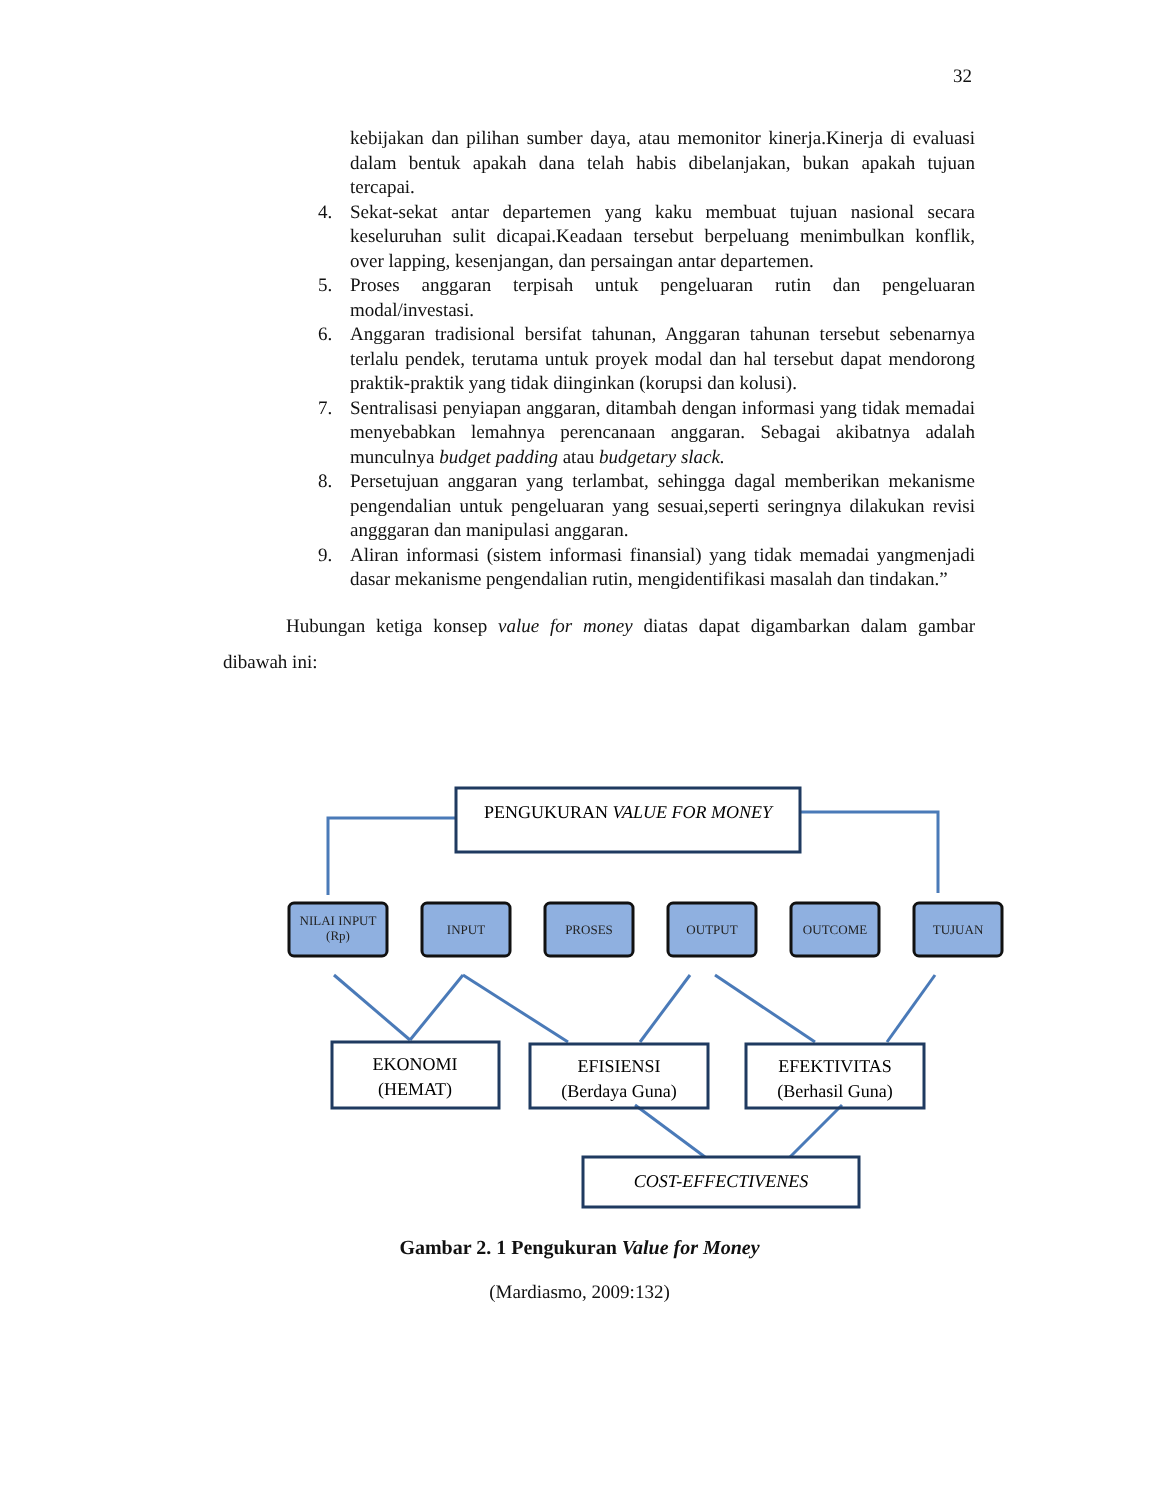32
kebijakan dan pilihan sumber daya, atau memonitor kinerja.Kinerja di evaluasi dalam bentuk apakah dana telah habis dibelanjakan, bukan apakah tujuan tercapai.
4. Sekat-sekat antar departemen yang kaku membuat tujuan nasional secara keseluruhan sulit dicapai.Keadaan tersebut berpeluang menimbulkan konflik, over lapping, kesenjangan, dan persaingan antar departemen.
5. Proses anggaran terpisah untuk pengeluaran rutin dan pengeluaran modal/investasi.
6. Anggaran tradisional bersifat tahunan, Anggaran tahunan tersebut sebenarnya terlalu pendek, terutama untuk proyek modal dan hal tersebut dapat mendorong praktik-praktik yang tidak diinginkan (korupsi dan kolusi).
7. Sentralisasi penyiapan anggaran, ditambah dengan informasi yang tidak memadai menyebabkan lemahnya perencanaan anggaran. Sebagai akibatnya adalah munculnya budget padding atau budgetary slack.
8. Persetujuan anggaran yang terlambat, sehingga dagal memberikan mekanisme pengendalian untuk pengeluaran yang sesuai,seperti seringnya dilakukan revisi angggaran dan manipulasi anggaran.
9. Aliran informasi (sistem informasi finansial) yang tidak memadai yangmenjadi dasar mekanisme pengendalian rutin, mengidentifikasi masalah dan tindakan.”
Hubungan ketiga konsep value for money diatas dapat digambarkan dalam gambar dibawah ini:
PENGUKURAN VALUE FOR MONEY
NILAI INPUT
(Rp)
INPUT
PROSES
OUTPUT
OUTCOME
TUJUAN
EKONOMI
(HEMAT)
EFISIENSI
(Berdaya Guna)
EFEKTIVITAS
(Berhasil Guna)
COST-EFFECTIVENES
Gambar 2. 1 Pengukuran Value for Money
(Mardiasmo, 2009:132)